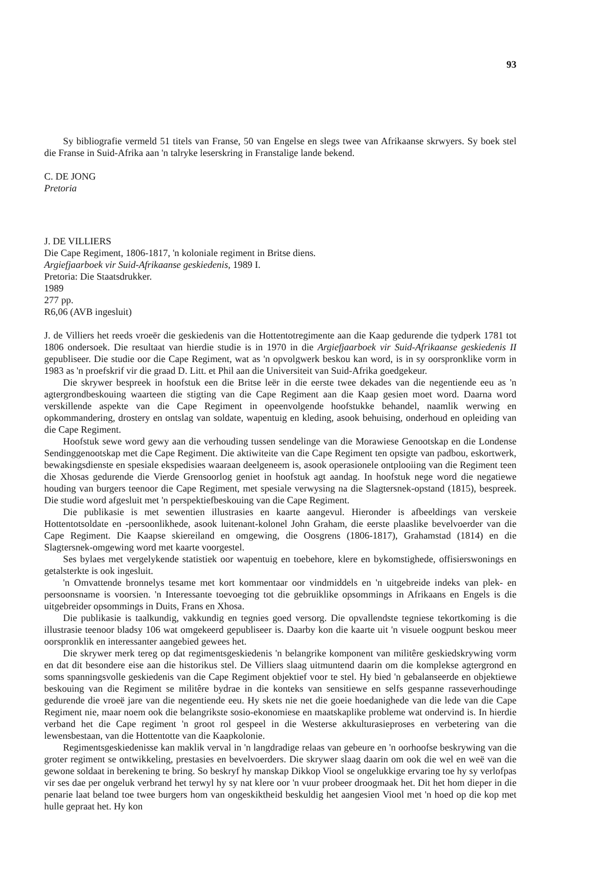93
Sy bibliografie vermeld 51 titels van Franse, 50 van Engelse en slegs twee van Afrikaanse skrwyers. Sy boek stel die Franse in Suid-Afrika aan 'n talryke leserskring in Franstalige lande bekend.
C. DE JONG
Pretoria
J. DE VILLIERS
Die Cape Regiment, 1806-1817, 'n koloniale regiment in Britse diens.
Argiefjaarboek vir Suid-Afrikaanse geskiedenis, 1989 I.
Pretoria: Die Staatsdrukker.
1989
277 pp.
R6,06 (AVB ingesluit)
J. de Villiers het reeds vroeër die geskiedenis van die Hottentotregimente aan die Kaap gedurende die tydperk 1781 tot 1806 ondersoek. Die resultaat van hierdie studie is in 1970 in die Argiefjaarboek vir Suid-Afrikaanse geskiedenis II gepubliseer. Die studie oor die Cape Regiment, wat as 'n opvolgwerk beskou kan word, is in sy oorspronklike vorm in 1983 as 'n proefskrif vir die graad D. Litt. et Phil aan die Universiteit van Suid-Afrika goedgekeur.
Die skrywer bespreek in hoofstuk een die Britse leër in die eerste twee dekades van die negentiende eeu as 'n agtergrondbeskouing waarteen die stigting van die Cape Regiment aan die Kaap gesien moet word. Daarna word verskillende aspekte van die Cape Regiment in opeenvolgende hoofstukke behandel, naamlik werwing en opkommandering, drostery en ontslag van soldate, wapentuig en kleding, asook behuising, onderhoud en opleiding van die Cape Regiment.
Hoofstuk sewe word gewy aan die verhouding tussen sendelinge van die Morawiese Genootskap en die Londense Sendinggenootskap met die Cape Regiment. Die aktiwiteite van die Cape Regiment ten opsigte van padbou, eskortwerk, bewakingsdienste en spesiale ekspedisies waaraan deelgeneem is, asook operasionele ontplooiing van die Regiment teen die Xhosas gedurende die Vierde Grensoorlog geniet in hoofstuk agt aandag. In hoofstuk nege word die negatiewe houding van burgers teenoor die Cape Regiment, met spesiale verwysing na die Slagtersnek-opstand (1815), bespreek. Die studie word afgesluit met 'n perspektiefbeskouing van die Cape Regiment.
Die publikasie is met sewentien illustrasies en kaarte aangevul. Hieronder is afbeeldings van verskeie Hottentotsoldate en -persoonlikhede, asook luitenant-kolonel John Graham, die eerste plaaslike bevelvoerder van die Cape Regiment. Die Kaapse skiereiland en omgewing, die Oosgrens (1806-1817), Grahamstad (1814) en die Slagtersnek-omgewing word met kaarte voorgestel.
Ses bylaes met vergelykende statistiek oor wapentuig en toebehore, klere en bykomstighede, offisierswonings en getalsterkte is ook ingesluit.
'n Omvattende bronnelys tesame met kort kommentaar oor vindmiddels en 'n uitgebreide indeks van plek- en persoonsname is voorsien. 'n Interessante toevoeging tot die gebruiklike opsommings in Afrikaans en Engels is die uitgebreider opsommings in Duits, Frans en Xhosa.
Die publikasie is taalkundig, vakkundig en tegnies goed versorg. Die opvallendste tegniese tekortkoming is die illustrasie teenoor bladsy 106 wat omgekeerd gepubliseer is. Daarby kon die kaarte uit 'n visuele oogpunt beskou meer oorspronklik en interessanter aangebied gewees het.
Die skrywer merk tereg op dat regimentsgeskiedenis 'n belangrike komponent van militêre geskiedskrywing vorm en dat dit besondere eise aan die historikus stel. De Villiers slaag uitmuntend daarin om die komplekse agtergrond en soms spanningsvolle geskiedenis van die Cape Regiment objektief voor te stel. Hy bied 'n gebalanseerde en objektiewe beskouing van die Regiment se militêre bydrae in die konteks van sensitiewe en selfs gespanne rasseverhoudinge gedurende die vroeë jare van die negentiende eeu. Hy skets nie net die goeie hoedanighede van die lede van die Cape Regiment nie, maar noem ook die belangrikste sosio-ekonomiese en maatskaplike probleme wat ondervind is. In hierdie verband het die Cape regiment 'n groot rol gespeel in die Westerse akkulturasieproses en verbetering van die lewensbestaan, van die Hottentotte van die Kaapkolonie.
Regimentsgeskiedenisse kan maklik verval in 'n langdradige relaas van gebeure en 'n oorhoofse beskrywing van die groter regiment se ontwikkeling, prestasies en bevelvoerders. Die skrywer slaag daarin om ook die wel en weë van die gewone soldaat in berekening te bring. So beskryf hy manskap Dikkop Viool se ongelukkige ervaring toe hy sy verlofpas vir ses dae per ongeluk verbrand het terwyl hy sy nat klere oor 'n vuur probeer droogmaak het. Dit het hom dieper in die penarie laat beland toe twee burgers hom van ongeskiktheid beskuldig het aangesien Viool met 'n hoed op die kop met hulle gepraat het. Hy kon